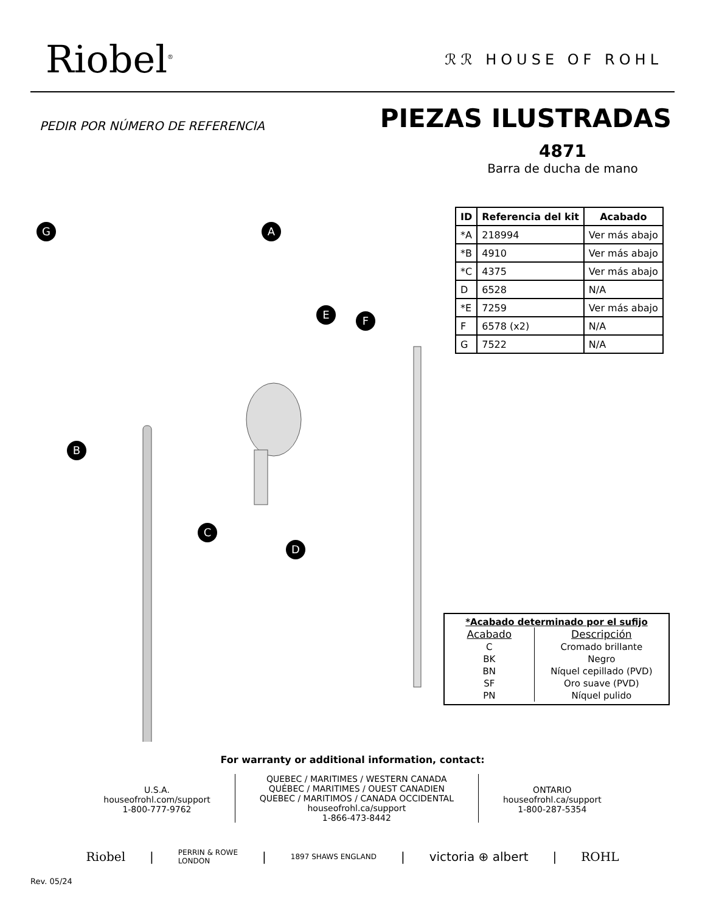Riobel<sup>®</sup> ℛℛ HOUSE OF ROHL
PEDIR POR NÚMERO DE REFERENCIA
PIEZAS ILUSTRADAS
4871
Barra de ducha de mano
G A
B
C
D
E F
| ID | Referencia del kit | Acabado |
| --- | --- | --- |
| *A | 218994 | Ver más abajo |
| *B | 4910 | Ver más abajo |
| *C | 4375 | Ver más abajo |
| D | 6528 | N/A |
| *E | 7259 | Ver más abajo |
| F | 6578 (x2) | N/A |
| G | 7522 | N/A |
*Acabado determinado por el sufijo
| Acabado | Descripción |
| --- | --- |
| C | Cromado brillante |
| BK | Negro |
| BN | Níquel cepillado (PVD) |
| SF | Oro suave (PVD) |
| PN | Níquel pulido |
For warranty or additional information, contact:
U.S.A.
houseofrohl.com/support
1-800-777-9762
QUEBEC / MARITIMES / WESTERN CANADA
QUÉBEC / MARITIMES / OUEST CANADIEN
QUEBEC / MARITIMOS / CANADA OCCIDENTAL
houseofrohl.ca/support
1-866-473-8442
ONTARIO
houseofrohl.ca/support
1-800-287-5354
Riobel | PERRIN & ROWE
LONDON | 1897 SHAWS ENGLAND | victoria ⊕ albert | ROHL
Rev. 05/24